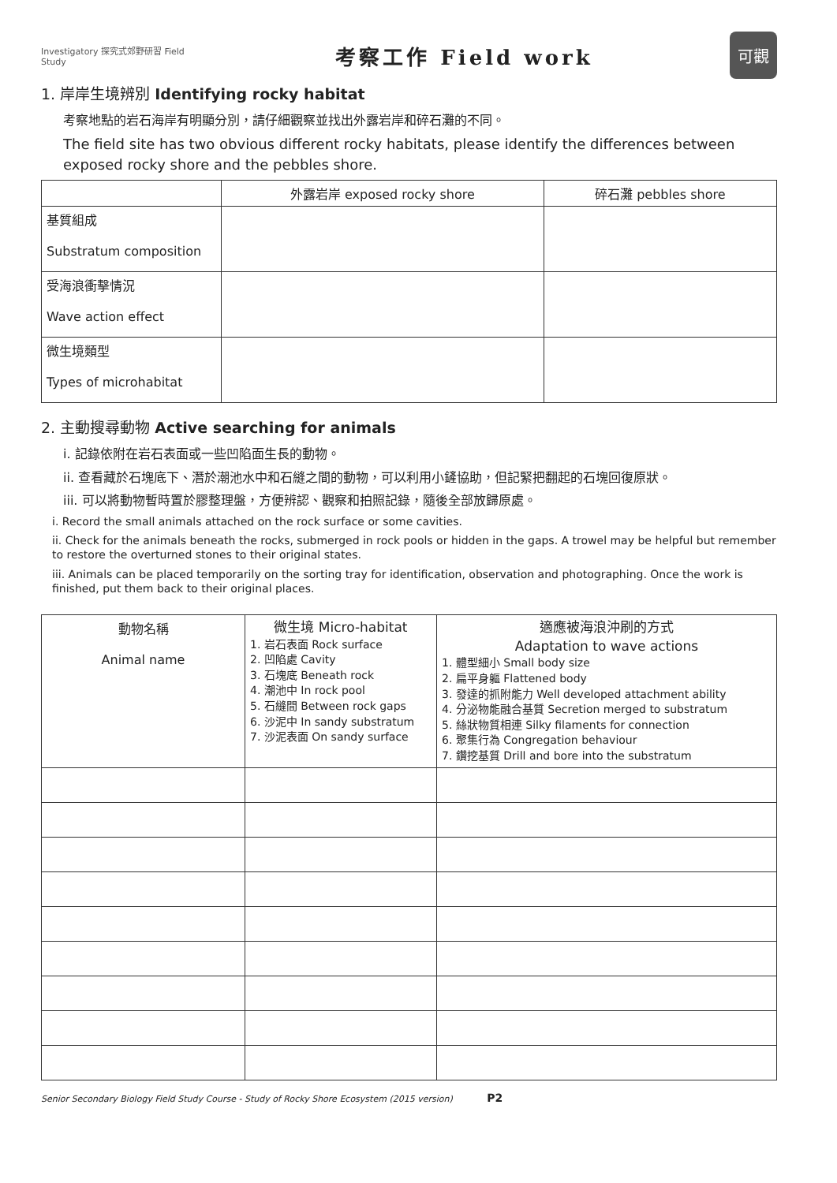Investigatory 探究式郊野研習 Field Study
考察工作 Field work
可觀
1. 岸岸生境辨別 Identifying rocky habitat
考察地點的岩石海岸有明顯分別，請仔細觀察並找出外露岩岸和碎石灘的不同。
The field site has two obvious different rocky habitats, please identify the differences between exposed rocky shore and the pebbles shore.
| | 外露岩岸 exposed rocky shore | 碎石灘 pebbles shore |
| --- | --- | --- |
| 基質組成 Substratum composition | | |
| 受海浪衝擊情況 Wave action effect | | |
| 微生境類型 Types of microhabitat | | |
2. 主動搜尋動物 Active searching for animals
i. 記錄依附在岩石表面或一些凹陷面生長的動物。
ii. 查看藏於石塊底下、潛於潮池水中和石縫之間的動物，可以利用小鏟協助，但記緊把翻起的石塊回復原狀。
iii. 可以將動物暫時置於膠整理盤，方便辨認、觀察和拍照記錄，隨後全部放歸原處。
i. Record the small animals attached on the rock surface or some cavities.
ii. Check for the animals beneath the rocks, submerged in rock pools or hidden in the gaps. A trowel may be helpful but remember to restore the overturned stones to their original states.
iii. Animals can be placed temporarily on the sorting tray for identification, observation and photographing. Once the work is finished, put them back to their original places.
| 動物名稱 Animal name | 微生境 Micro-habitat 1. 岩石表面 Rock surface 2. 凹陷處 Cavity 3. 石塊底 Beneath rock 4. 潮池中 In rock pool 5. 石縫間 Between rock gaps 6. 沙泥中 In sandy substratum 7. 沙泥表面 On sandy surface | 適應被海浪沖刷的方式 Adaptation to wave actions 1. 體型細小 Small body size 2. 扁平身軀 Flattened body 3. 發達的抓附能力 Well developed attachment ability 4. 分泌物能融合基質 Secretion merged to substratum 5. 絲狀物質相連 Silky filaments for connection 6. 聚集行為 Congregation behaviour 7. 鑽挖基質 Drill and bore into the substratum |
Senior Secondary Biology Field Study Course - Study of Rocky Shore Ecosystem (2015 version) P2